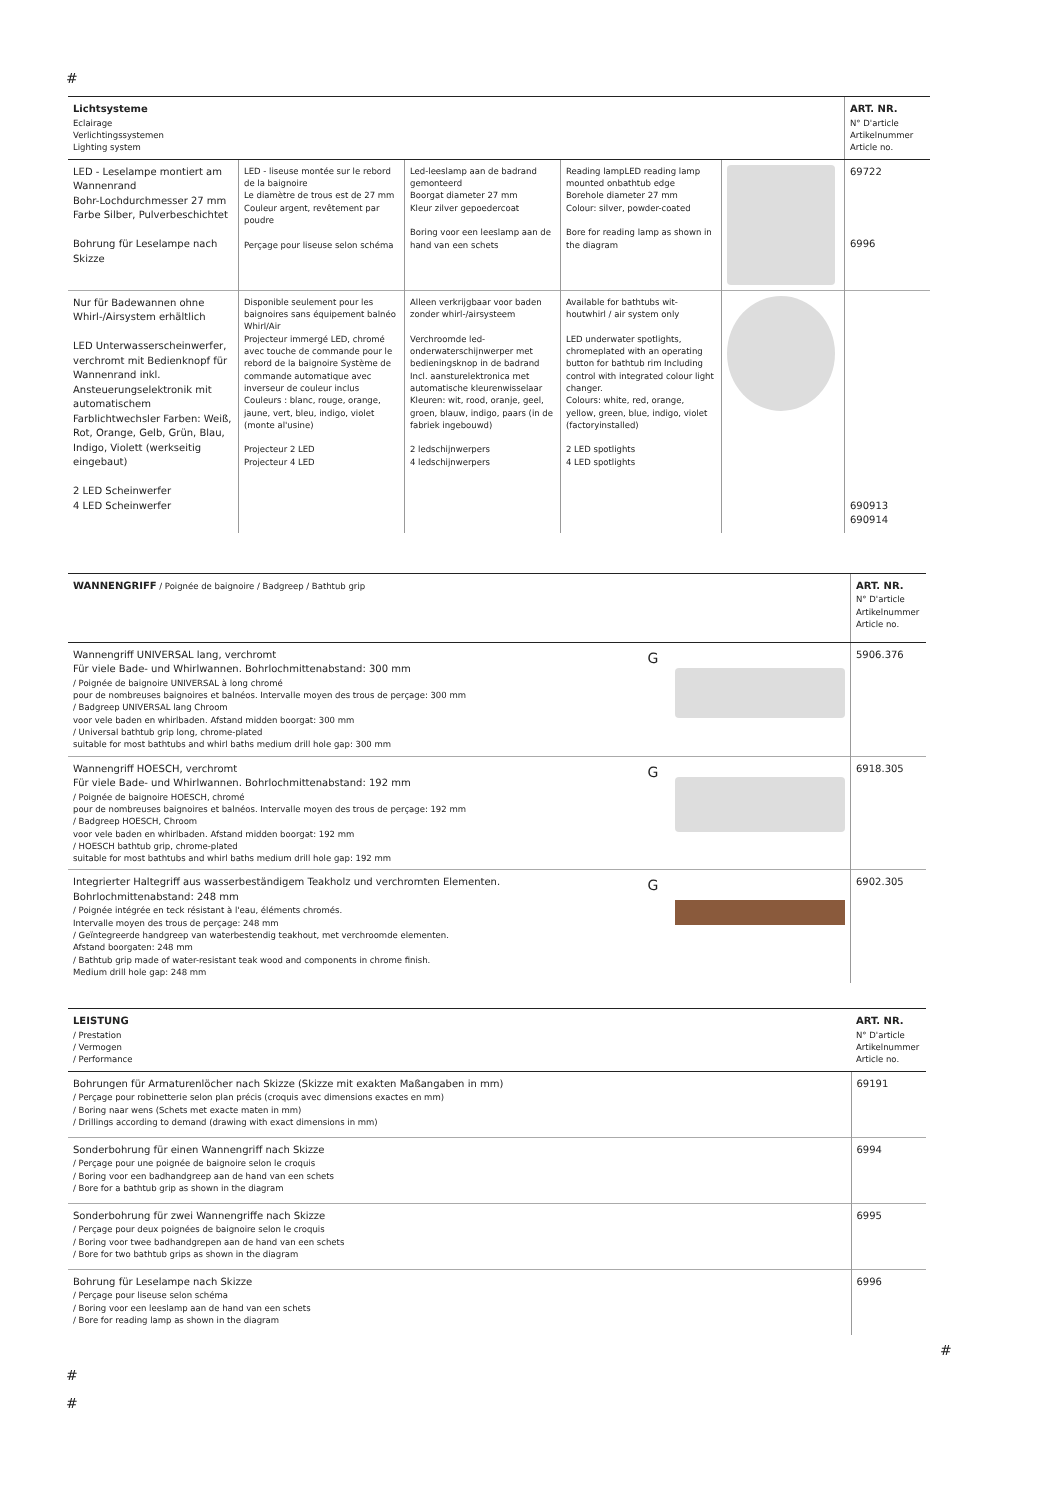#
| Lichtsysteme Eclairage Verlichtingssystemen Lighting system | | | | | ART. NR. N° D'article Artikelnummer Article no. |
| LED - Leselampe montiert am Wannenrand Bohr-Lochdurchmesser 27 mm Farbe Silber, Pulverbeschichtet Bohrung für Leselampe nach Skizze | LED - liseuse montée sur le rebord de la baignoire Le diamètre de trous est de 27 mm Couleur argent, revêtement par poudre Perçage pour liseuse selon schéma | Led-leeslamp aan de badrand gemonteerd Boorgat diameter 27 mm Kleur zilver gepoedercoat Boring voor een leeslamp aan de hand van een schets | Reading lampLED reading lamp mounted onbathtub edge Borehole diameter 27 mm Colour: silver, powder-coated Bore for reading lamp as shown in the diagram | | 69722 6996 |
| Nur für Badewannen ohne Whirl-/Airsystem erhältlich LED Unterwasserscheinwerfer, verchromt mit Bedienknopf für Wannenrand inkl. Ansteuerungselektronik mit automatischem Farblichtwechsler Farben: Weiß, Rot, Orange, Gelb, Grün, Blau, Indigo, Violett (werkseitig eingebaut) 2 LED Scheinwerfer 4 LED Scheinwerfer | Disponible seulement pour les baignoires sans équipement balnéo Whirl/Air Projecteur immergé LED, chromé avec touche de commande pour le rebord de la baignoire Système de commande automatique avec inverseur de couleur inclus Couleurs : blanc, rouge, orange, jaune, vert, bleu, indigo, violet (monte al'usine) Projecteur 2 LED Projecteur 4 LED | Alleen verkrijgbaar voor baden zonder whirl-/airsysteem Verchroomde led-onderwaterschijnwerper met bedieningsknop in de badrand Incl. aansturelektronica met automatische kleurenwisselaar Kleuren: wit, rood, oranje, geel, groen, blauw, indigo, paars (in de fabriek ingebouwd) 2 ledschijnwerpers 4 ledschijnwerpers | Available for bathtubs wit-houtwhirl / air system only LED underwater spotlights, chromeplated with an operating button for bathtub rim Including control with integrated colour light changer. Colours: white, red, orange, yellow, green, blue, indigo, violet (factoryinstalled) 2 LED spotlights 4 LED spotlights | | 690913 690914 |
| WANNENGRIFF / Poignée de baignoire / Badgreep / Bathtub grip | | | ART. NR. N° D'article Artikelnummer Article no. |
| Wannengriff UNIVERSAL lang, verchromt Für viele Bade- und Whirlwannen. Bohrlochmittenabstand: 300 mm / Poignée de baignoire UNIVERSAL à long chromé pour de nombreuses baignoires et balnéos. Intervalle moyen des trous de perçage: 300 mm / Badgreep UNIVERSAL lang Chroom voor vele baden en whirlbaden. Afstand midden boorgat: 300 mm / Universal bathtub grip long, chrome-plated suitable for most bathtubs and whirl baths medium drill hole gap: 300 mm | G | | 5906.376 |
| Wannengriff HOESCH, verchromt Für viele Bade- und Whirlwannen. Bohrlochmittenabstand: 192 mm / Poignée de baignoire HOESCH, chromé pour de nombreuses baignoires et balnéos. Intervalle moyen des trous de perçage: 192 mm / Badgreep HOESCH, Chroom voor vele baden en whirlbaden. Afstand midden boorgat: 192 mm / HOESCH bathtub grip, chrome-plated suitable for most bathtubs and whirl baths medium drill hole gap: 192 mm | G | | 6918.305 |
| Integrierter Haltegriff aus wasserbeständigem Teakholz und verchromten Elementen. Bohrlochmittenabstand: 248 mm / Poignée intégrée en teck résistant à l'eau, éléments chromés. Intervalle moyen des trous de perçage: 248 mm / Geïntegreerde handgreep van waterbestendig teakhout, met verchroomde elementen. Afstand boorgaten: 248 mm / Bathtub grip made of water-resistant teak wood and components in chrome finish. Medium drill hole gap: 248 mm | G | | 6902.305 |
| LEISTUNG / Prestation / Vermogen / Performance | ART. NR. N° D'article Artikelnummer Article no. |
| Bohrungen für Armaturenlöcher nach Skizze (Skizze mit exakten Maßangaben in mm) / Perçage pour robinetterie selon plan précis (croquis avec dimensions exactes en mm) / Boring naar wens (Schets met exacte maten in mm) / Drillings according to demand (drawing with exact dimensions in mm) | 69191 |
| Sonderbohrung für einen Wannengriff nach Skizze / Perçage pour une poignée de baignoire selon le croquis / Boring voor een badhandgreep aan de hand van een schets / Bore for a bathtub grip as shown in the diagram | 6994 |
| Sonderbohrung für zwei Wannengriffe nach Skizze / Perçage pour deux poignées de baignoire selon le croquis / Boring voor twee badhandgrepen aan de hand van een schets / Bore for two bathtub grips as shown in the diagram | 6995 |
| Bohrung für Leselampe nach Skizze / Perçage pour liseuse selon schéma / Boring voor een leeslamp aan de hand van een schets / Bore for reading lamp as shown in the diagram | 6996 |
#
#
#